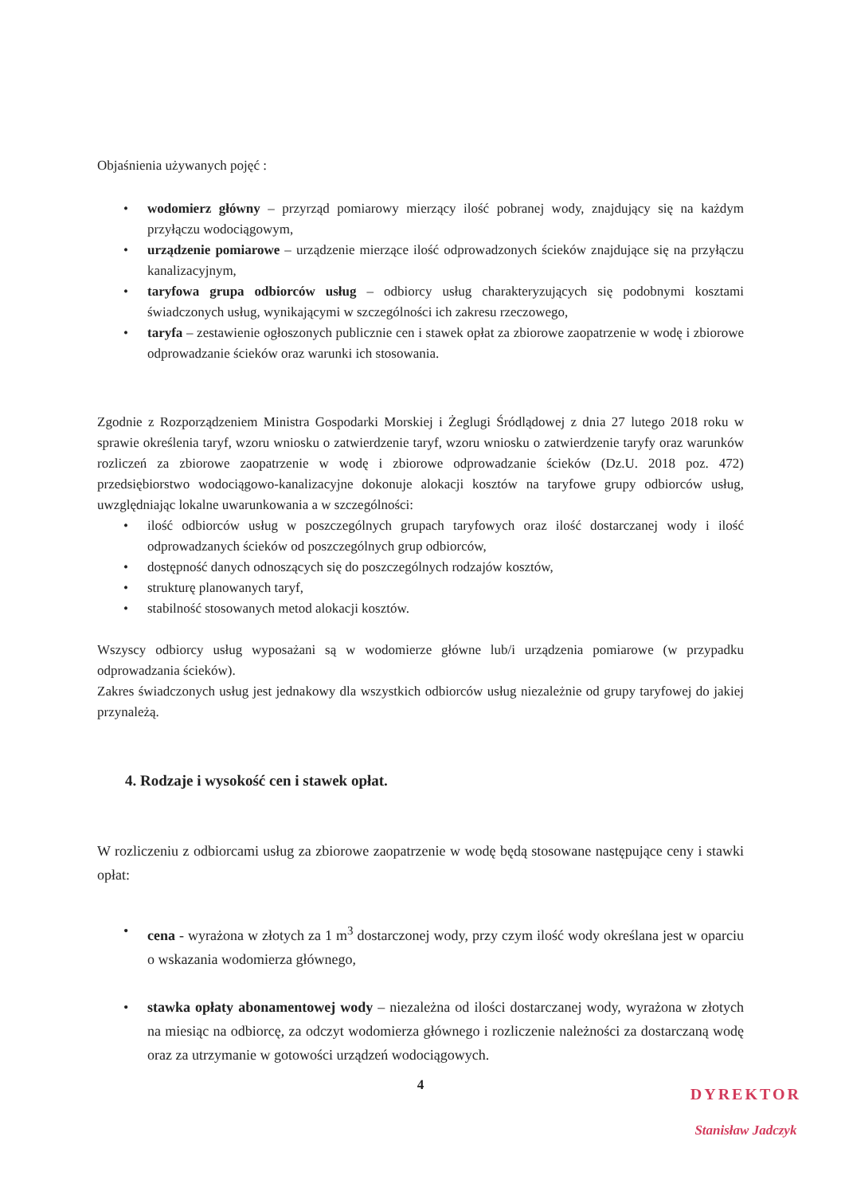Objaśnienia używanych pojęć :
• wodomierz główny – przyrząd pomiarowy mierzący ilość pobranej wody, znajdujący się na każdym przyłączu wodociągowym,
• urządzenie pomiarowe – urządzenie mierzące ilość odprowadzonych ścieków znajdujące się na przyłączu kanalizacyjnym,
• taryfowa grupa odbiorców usług – odbiorcy usług charakteryzujących się podobnymi kosztami świadczonych usług, wynikającymi w szczególności ich zakresu rzeczowego,
• taryfa – zestawienie ogłoszonych publicznie cen i stawek opłat za zbiorowe zaopatrzenie w wodę i zbiorowe odprowadzanie ścieków oraz warunki ich stosowania.
Zgodnie z Rozporządzeniem Ministra Gospodarki Morskiej i Żeglugi Śródlądowej z dnia 27 lutego 2018 roku w sprawie określenia taryf, wzoru wniosku o zatwierdzenie taryf, wzoru wniosku o zatwierdzenie taryfy oraz warunków rozliczeń za zbiorowe zaopatrzenie w wodę i zbiorowe odprowadzanie ścieków (Dz.U. 2018 poz. 472) przedsiębiorstwo wodociągowo-kanalizacyjne dokonuje alokacji kosztów na taryfowe grupy odbiorców usług, uwzględniając lokalne uwarunkowania a w szczególności:
• ilość odbiorców usług w poszczególnych grupach taryfowych oraz ilość dostarczanej wody i ilość odprowadzanych ścieków od poszczególnych grup odbiorców,
• dostępność danych odnoszących się do poszczególnych rodzajów kosztów,
• strukturę planowanych taryf,
• stabilność stosowanych metod alokacji kosztów.
Wszyscy odbiorcy usług wyposażani są w wodomierze główne lub/i urządzenia pomiarowe (w przypadku odprowadzania ścieków).
Zakres świadczonych usług jest jednakowy dla wszystkich odbiorców usług niezależnie od grupy taryfowej do jakiej przynależą.
4. Rodzaje i wysokość cen i stawek opłat.
W rozliczeniu z odbiorcami usług za zbiorowe zaopatrzenie w wodę będą stosowane następujące ceny i stawki opłat:
• cena - wyrażona w złotych za 1 m<sup>3</sup> dostarczonej wody, przy czym ilość wody określana jest w oparciu o wskazania wodomierza głównego,
• stawka opłaty abonamentowej wody – niezależna od ilości dostarczanej wody, wyrażona w złotych na miesiąc na odbiorcę, za odczyt wodomierza głównego i rozliczenie należności za dostarczaną wodę oraz za utrzymanie w gotowości urządzeń wodociągowych.
4
DYREKTOR
Stanisław Jadczyk